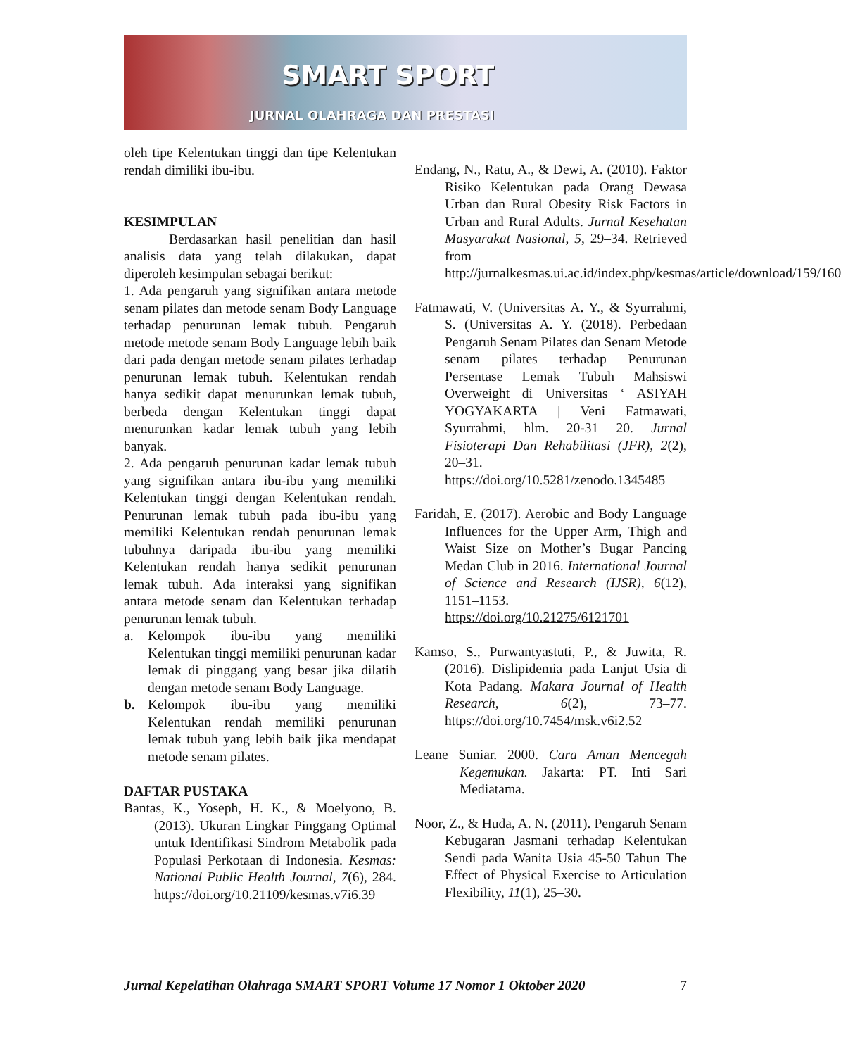SMART SPORT
JURNAL OLAHRAGA DAN PRESTASI
oleh tipe Kelentukan tinggi dan tipe Kelentukan rendah dimiliki ibu-ibu.
KESIMPULAN
Berdasarkan hasil penelitian dan hasil analisis data yang telah dilakukan, dapat diperoleh kesimpulan sebagai berikut:
1. Ada pengaruh yang signifikan antara metode senam pilates dan metode senam Body Language terhadap penurunan lemak tubuh. Pengaruh metode metode senam Body Language lebih baik dari pada dengan metode senam pilates terhadap penurunan lemak tubuh. Kelentukan rendah hanya sedikit dapat menurunkan lemak tubuh, berbeda dengan Kelentukan tinggi dapat menurunkan kadar lemak tubuh yang lebih banyak.
2. Ada pengaruh penurunan kadar lemak tubuh yang signifikan antara ibu-ibu yang memiliki Kelentukan tinggi dengan Kelentukan rendah. Penurunan lemak tubuh pada ibu-ibu yang memiliki Kelentukan rendah penurunan lemak tubuhnya daripada ibu-ibu yang memiliki Kelentukan rendah hanya sedikit penurunan lemak tubuh. Ada interaksi yang signifikan antara metode senam dan Kelentukan terhadap penurunan lemak tubuh.
a. Kelompok ibu-ibu yang memiliki Kelentukan tinggi memiliki penurunan kadar lemak di pinggang yang besar jika dilatih dengan metode senam Body Language.
b. Kelompok ibu-ibu yang memiliki Kelentukan rendah memiliki penurunan lemak tubuh yang lebih baik jika mendapat metode senam pilates.
DAFTAR PUSTAKA
Bantas, K., Yoseph, H. K., & Moelyono, B. (2013). Ukuran Lingkar Pinggang Optimal untuk Identifikasi Sindrom Metabolik pada Populasi Perkotaan di Indonesia. Kesmas: National Public Health Journal, 7(6), 284. https://doi.org/10.21109/kesmas.v7i6.39
Endang, N., Ratu, A., & Dewi, A. (2010). Faktor Risiko Kelentukan pada Orang Dewasa Urban dan Rural Obesity Risk Factors in Urban and Rural Adults. Jurnal Kesehatan Masyarakat Nasional, 5, 29–34. Retrieved from http://jurnalkesmas.ui.ac.id/index.php/kesmas/article/download/159/160
Fatmawati, V. (Universitas A. Y., & Syurrahmi, S. (Universitas A. Y. (2018). Perbedaan Pengaruh Senam Pilates dan Senam Metode senam pilates terhadap Penurunan Persentase Lemak Tubuh Mahsiswi Overweight di Universitas ‘ ASIYAH YOGYAKARTA | Veni Fatmawati, Syurrahmi, hlm. 20-31 20. Jurnal Fisioterapi Dan Rehabilitasi (JFR), 2(2), 20–31. https://doi.org/10.5281/zenodo.1345485
Faridah, E. (2017). Aerobic and Body Language Influences for the Upper Arm, Thigh and Waist Size on Mother’s Bugar Pancing Medan Club in 2016. International Journal of Science and Research (IJSR), 6(12), 1151–1153. https://doi.org/10.21275/6121701
Kamso, S., Purwantyastuti, P., & Juwita, R. (2016). Dislipidemia pada Lanjut Usia di Kota Padang. Makara Journal of Health Research, 6(2), 73–77. https://doi.org/10.7454/msk.v6i2.52
Leane Suniar. 2000. Cara Aman Mencegah Kegemukan. Jakarta: PT. Inti Sari Mediatama.
Noor, Z., & Huda, A. N. (2011). Pengaruh Senam Kebugaran Jasmani terhadap Kelentukan Sendi pada Wanita Usia 45-50 Tahun The Effect of Physical Exercise to Articulation Flexibility, 11(1), 25–30.
Jurnal Kepelatihan Olahraga SMART SPORT Volume 17 Nomor 1 Oktober 2020 7